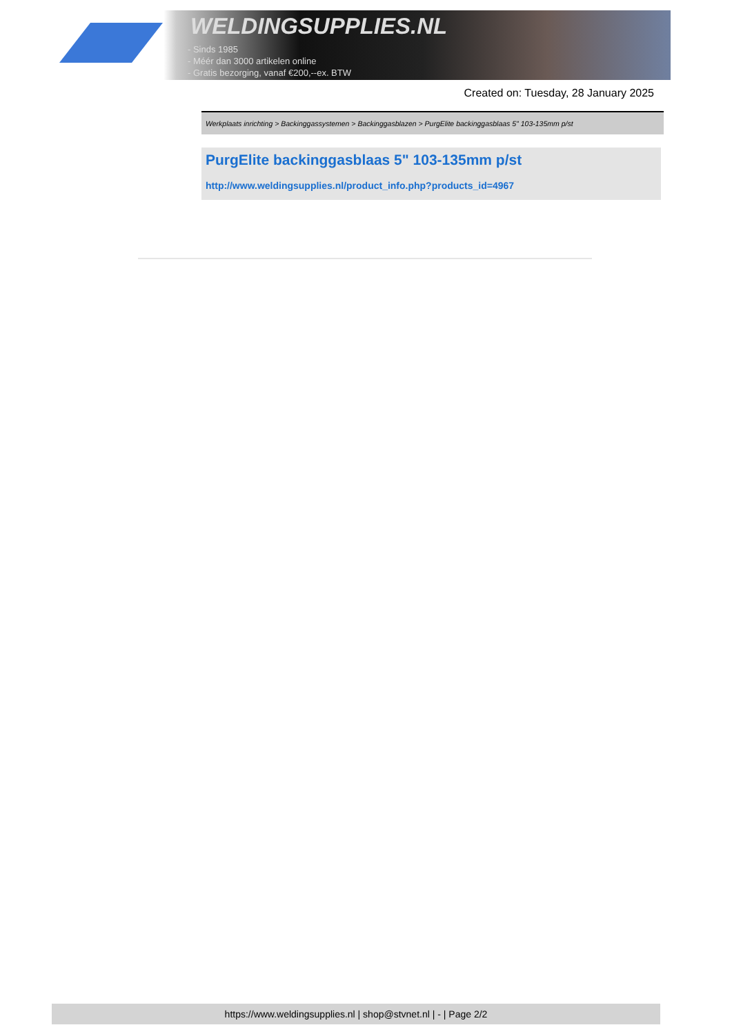WELDINGSUPPLIES.NL
- Sinds 1985
- Méér dan 3000 artikelen online
- Gratis bezorging, vanaf €200,--ex. BTW
Created on: Tuesday, 28 January 2025
Werkplaats inrichting > Backinggassystemen > Backinggasblazen > PurgElite backinggasblaas 5" 103-135mm p/st
PurgElite backinggasblaas 5" 103-135mm p/st
http://www.weldingsupplies.nl/product_info.php?products_id=4967
https://www.weldingsupplies.nl | shop@stvnet.nl | - | Page 2/2